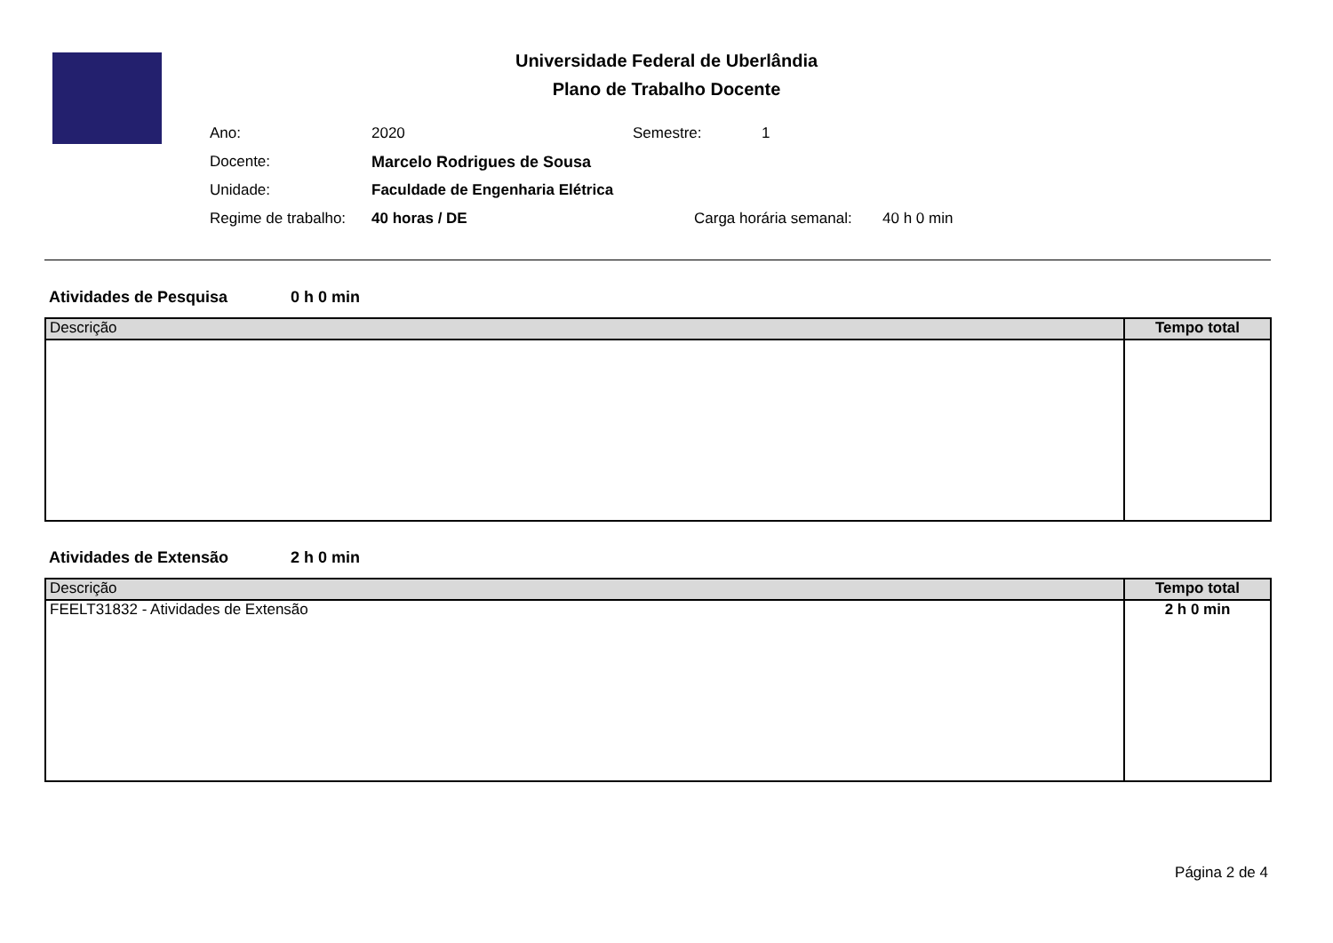Universidade Federal de Uberlândia
Plano de Trabalho Docente
Ano: 2020 Semestre: 1
Docente: Marcelo Rodrigues de Sousa
Unidade: Faculdade de Engenharia Elétrica
Regime de trabalho: 40 horas / DE Carga horária semanal: 40 h 0 min
Atividades de Pesquisa 0 h 0 min
| Descrição | Tempo total |
| --- | --- |
Atividades de Extensão 2 h 0 min
| Descrição | Tempo total |
| --- | --- |
| FEELT31832 - Atividades de Extensão | 2 h 0 min |
Página 2 de 4